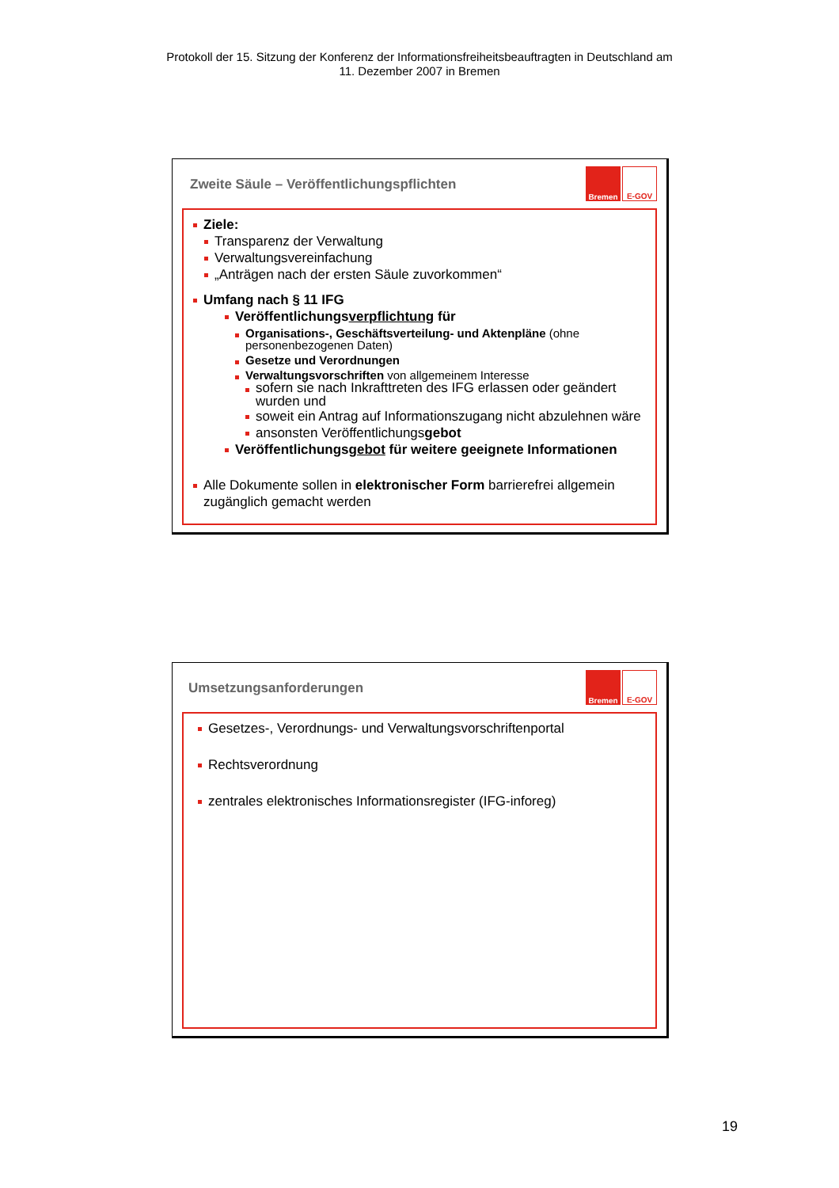Protokoll der 15. Sitzung der Konferenz der Informationsfreiheitsbeauftragten in Deutschland am
11. Dezember 2007 in Bremen
Zweite Säule – Veröffentlichungspflichten
Bremen E-GOV
Ziele:
Transparenz der Verwaltung
Verwaltungsvereinfachung
„Anträgen nach der ersten Säule zuvorkommen“
Umfang nach § 11 IFG
Veröffentlichungsverpflichtung für
Organisations-, Geschäftsverteilung- und Aktenpläne (ohne personenbezogenen Daten)
Gesetze und Verordnungen
Verwaltungsvorschriften von allgemeinem Interesse
sofern sie nach Inkrafttreten des IFG erlassen oder geändert wurden und
soweit ein Antrag auf Informationszugang nicht abzulehnen wäre
ansonsten Veröffentlichungsgebot
Veröffentlichungsgebot für weitere geeignete Informationen
Alle Dokumente sollen in elektronischer Form barrierefrei allgemein zugänglich gemacht werden
Umsetzungsanforderungen
Bremen E-GOV
Gesetzes-, Verordnungs- und Verwaltungsvorschriftenportal
Rechtsverordnung
zentrales elektronisches Informationsregister (IFG-inforeg)
19